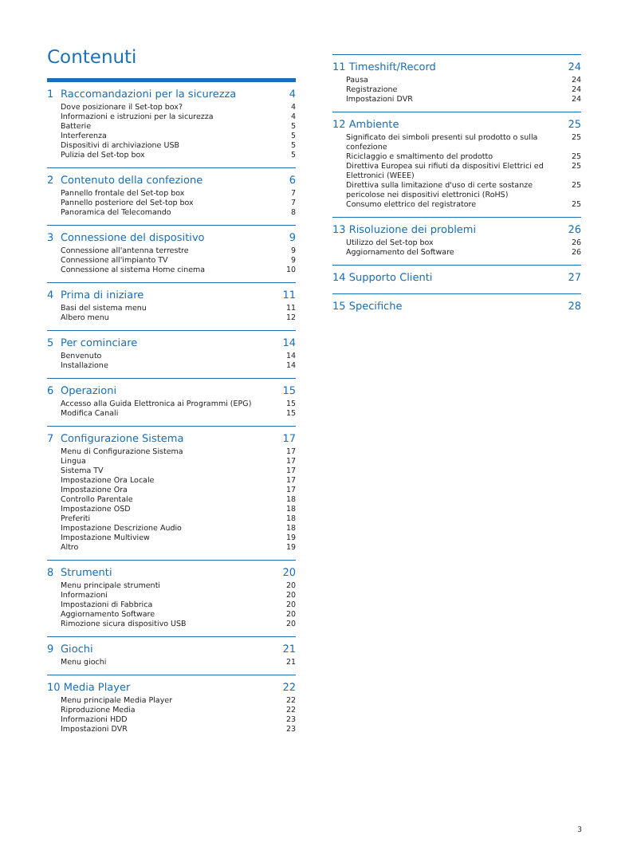Contenuti
1 Raccomandazioni per la sicurezza 4
Dove posizionare il Set-top box? 4
Informazioni e istruzioni per la sicurezza 4
Batterie 5
Interferenza 5
Dispositivi di archiviazione USB 5
Pulizia del Set-top box 5
2 Contenuto della confezione 6
Pannello frontale del Set-top box 7
Pannello posteriore del Set-top box 7
Panoramica del Telecomando 8
3 Connessione del dispositivo 9
Connessione all'antenna terrestre 9
Connessione all'impianto TV 9
Connessione al sistema Home cinema 10
4 Prima di iniziare 11
Basi del sistema menu 11
Albero menu 12
5 Per cominciare 14
Benvenuto 14
Installazione 14
6 Operazioni 15
Accesso alla Guida Elettronica ai Programmi (EPG) 15
Modifica Canali 15
7 Configurazione Sistema 17
Menu di Configurazione Sistema 17
Lingua 17
Sistema TV 17
Impostazione Ora Locale 17
Impostazione Ora 17
Controllo Parentale 18
Impostazione OSD 18
Preferiti 18
Impostazione Descrizione Audio 18
Impostazione Multiview 19
Altro 19
8 Strumenti 20
Menu principale strumenti 20
Informazioni 20
Impostazioni di Fabbrica 20
Aggiornamento Software 20
Rimozione sicura dispositivo USB 20
9 Giochi 21
Menu giochi 21
10 Media Player 22
Menu principale Media Player 22
Riproduzione Media 22
Informazioni HDD 23
Impostazioni DVR 23
11 Timeshift/Record 24
Pausa 24
Registrazione 24
Impostazioni DVR 24
12 Ambiente 25
Significato dei simboli presenti sul prodotto o sulla confezione 25
Riciclaggio e smaltimento del prodotto 25
Direttiva Europea sui rifiuti da dispositivi Elettrici ed Elettronici (WEEE) 25
Direttiva sulla limitazione d'uso di certe sostanze pericolose nei dispositivi elettronici (RoHS) 25
Consumo elettrico del registratore 25
13 Risoluzione dei problemi 26
Utilizzo del Set-top box 26
Aggiornamento del Software 26
14 Supporto Clienti 27
15 Specifiche 28
3